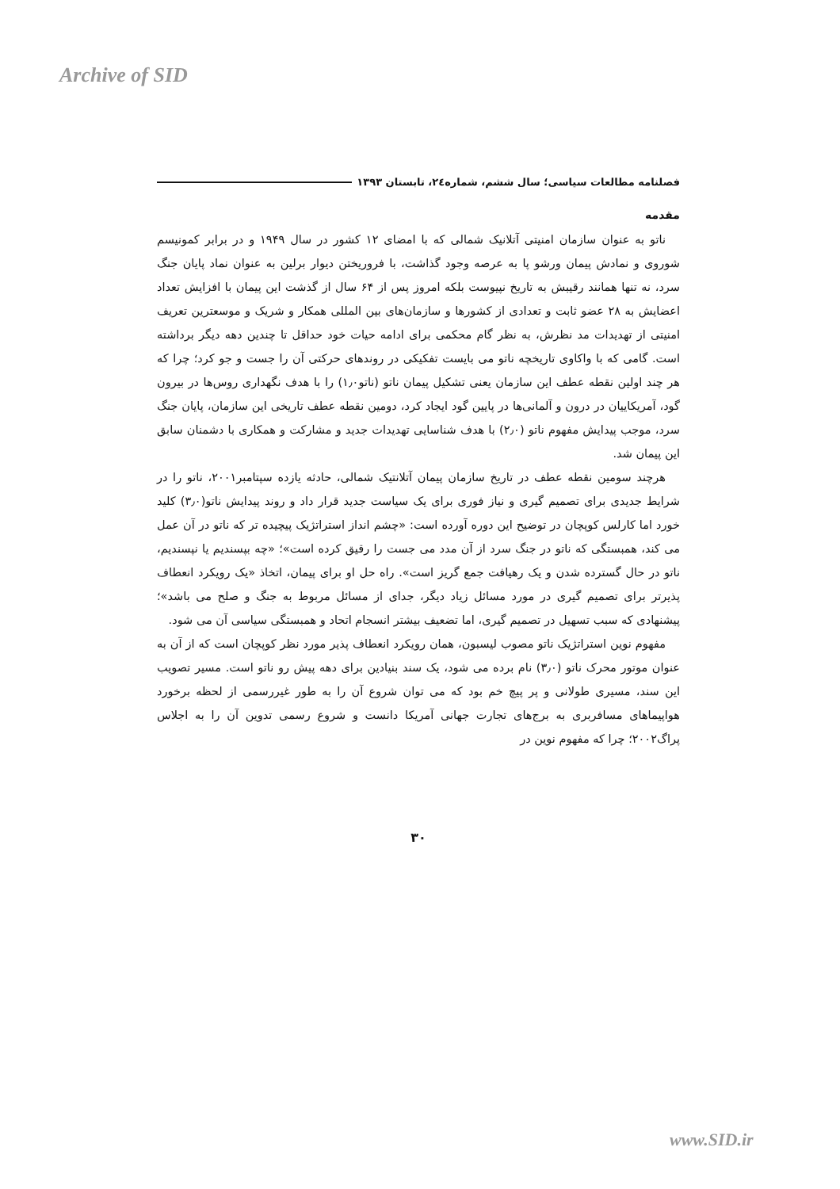Archive of SID
فصلنامه مطالعات سیاسی؛ سال ششم، شماره۲٤، تابستان ۱۳۹۳
مقدمه
ناتو به عنوان سازمان امنیتی آتلانیک شمالی که با امضای ۱۲ کشور در سال ۱۹۴۹ و در برابر کمونیسم شوروی و نمادش پیمان ورشو پا به عرصه وجود گذاشت، با فروریختن دیوار برلین به عنوان نماد پایان جنگ سرد، نه تنها همانند رقیبش به تاریخ نپیوست بلکه امروز پس از ۶۴ سال از گذشت این پیمان با افزایش تعداد اعضایش به ۲۸ عضو ثابت و تعدادی از کشورها و سازمان‌های بین المللی همکار و شریک و موسعترین تعریف امنیتی از تهدیدات مد نظرش، به نظر گام محکمی برای ادامه حیات خود حداقل تا چندین دهه دیگر برداشته است. گامی که با واکاوی تاریخچه ناتو می بایست تفکیکی در روندهای حرکتی آن را جست و جو کرد؛ چرا که هر چند اولین نقطه عطف این سازمان یعنی تشکیل پیمان ناتو (ناتو۱٫۰) را با هدف نگهداری روس‌ها در بیرون گود، آمریکاییان در درون و آلمانی‌ها در پایین گود ایجاد کرد، دومین نقطه عطف تاریخی این سازمان، پایان جنگ سرد، موجب پیدایش مفهوم ناتو (۲٫۰) با هدف شناسایی تهدیدات جدید و مشارکت و همکاری با دشمنان سابق این پیمان شد.
هرچند سومین نقطه عطف در تاریخ سازمان پیمان آتلانتیک شمالی، حادثه یازده سپتامبر۲۰۰۱، ناتو را در شرایط جدیدی برای تصمیم گیری و نیاز فوری برای یک سیاست جدید قرار داد و روند پیدایش ناتو(۳٫۰) کلید خورد اما کارلس کوپچان در توضیح این دوره آورده است: «چشم انداز استراتژیک پیچیده تر که ناتو در آن عمل می کند، همبستگی که ناتو در جنگ سرد از آن مدد می جست را رقیق کرده است»؛ «چه بپسندیم یا نپسندیم، ناتو در حال گسترده شدن و یک رهیافت جمع گریز است». راه حل او برای پیمان، اتخاذ «یک رویکرد انعطاف پذیرتر برای تصمیم گیری در مورد مسائل زیاد دیگر، جدای از مسائل مربوط به جنگ و صلح می باشد»؛ پیشنهادی که سبب تسهیل در تصمیم گیری، اما تضعیف بیشتر انسجام اتحاد و همبستگی سیاسی آن می شود.
مفهوم نوین استراتژیک ناتو مصوب لیسبون، همان رویکرد انعطاف پذیر مورد نظر کوپچان است که از آن به عنوان موتور محرک ناتو (۳٫۰) نام برده می شود، یک سند بنیادین برای دهه پیش رو ناتو است. مسیر تصویب این سند، مسیری طولانی و پر پیچ خم بود که می توان شروع آن را به طور غیررسمی از لحظه برخورد هواپیماهای مسافربری به برج‌های تجارت جهانی آمریکا دانست و شروع رسمی تدوین آن را به اجلاس پراگ۲۰۰۲؛ چرا که مفهوم نوین در
۳۰
www.SID.ir